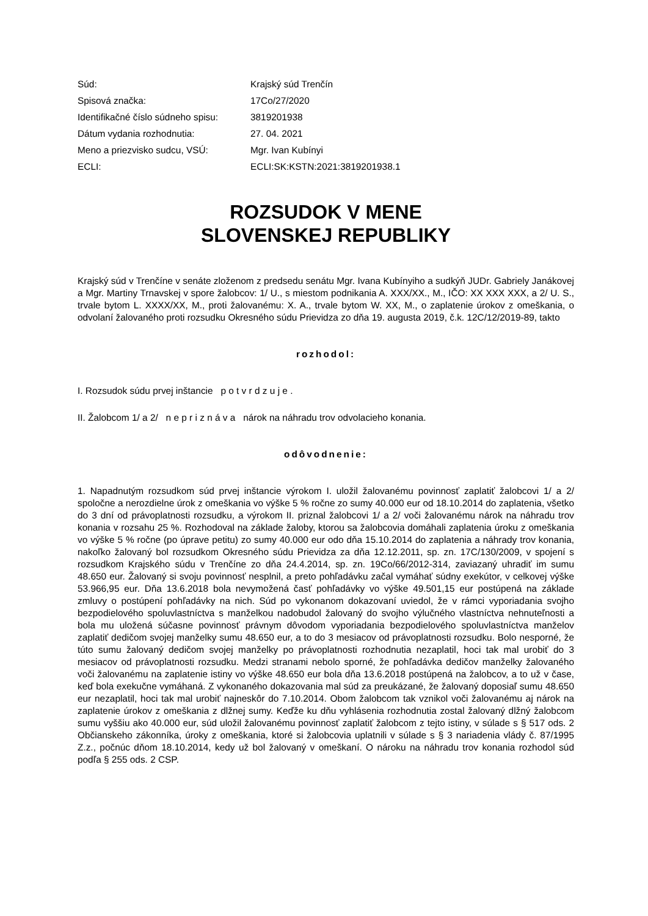| Súd: | Krajský súd Trenčín |
| Spisová značka: | 17Co/27/2020 |
| Identifikačné číslo súdneho spisu: | 3819201938 |
| Dátum vydania rozhodnutia: | 27. 04. 2021 |
| Meno a priezvisko sudcu, VSÚ: | Mgr. Ivan Kubínyi |
| ECLI: | ECLI:SK:KSTN:2021:3819201938.1 |
ROZSUDOK V MENE
SLOVENSKEJ REPUBLIKY
Krajský súd v Trenčíne v senáte zloženom z predsedu senátu Mgr. Ivana Kubínyiho a sudkýň JUDr. Gabriely Janákovej a Mgr. Martiny Trnavskej v spore žalobcov: 1/ U., s miestom podnikania A. XXX/XX., M., IČO: XX XXX XXX, a 2/ U. S., trvale bytom L. XXXX/XX, M., proti žalovanému: X. A., trvale bytom W. XX, M., o zaplatenie úrokov z omeškania, o odvolaní žalovaného proti rozsudku Okresného súdu Prievidza zo dňa 19. augusta 2019, č.k. 12C/12/2019-89, takto
rozhodol:
I. Rozsudok súdu prvej inštancie p o t v r d z u j e .
II. Žalobcom 1/ a 2/ n e p r i z n á v a nárok na náhradu trov odvolacieho konania.
odôvodnenie:
1. Napadnutým rozsudkom súd prvej inštancie výrokom I. uložil žalovanému povinnosť zaplatiť žalobcovi 1/ a 2/ spoločne a nerozdielne úrok z omeškania vo výške 5 % ročne zo sumy 40.000 eur od 18.10.2014 do zaplatenia, všetko do 3 dní od právoplatnosti rozsudku, a výrokom II. priznal žalobcovi 1/ a 2/ voči žalovanému nárok na náhradu trov konania v rozsahu 25 %. Rozhodoval na základe žaloby, ktorou sa žalobcovia domáhali zaplatenia úroku z omeškania vo výške 5 % ročne (po úprave petitu) zo sumy 40.000 eur odo dňa 15.10.2014 do zaplatenia a náhrady trov konania, nakoľko žalovaný bol rozsudkom Okresného súdu Prievidza za dňa 12.12.2011, sp. zn. 17C/130/2009, v spojení s rozsudkom Krajského súdu v Trenčíne zo dňa 24.4.2014, sp. zn. 19Co/66/2012-314, zaviazaný uhradiť im sumu 48.650 eur. Žalovaný si svoju povinnosť nesplnil, a preto pohľadávku začal vymáhať súdny exekútor, v celkovej výške 53.966,95 eur. Dňa 13.6.2018 bola nevymožená časť pohľadávky vo výške 49.501,15 eur postúpená na základe zmluvy o postúpení pohľadávky na nich. Súd po vykonanom dokazovaní uviedol, že v rámci vyporiadania svojho bezpodielového spoluvlastníctva s manželkou nadobudol žalovaný do svojho výlučného vlastníctva nehnuteľnosti a bola mu uložená súčasne povinnosť právnym dôvodom vyporiadania bezpodielového spoluvlastníctva manželov zaplatiť dedičom svojej manželky sumu 48.650 eur, a to do 3 mesiacov od právoplatnosti rozsudku. Bolo nesporné, že túto sumu žalovaný dedičom svojej manželky po právoplatnosti rozhodnutia nezaplatil, hoci tak mal urobiť do 3 mesiacov od právoplatnosti rozsudku. Medzi stranami nebolo sporné, že pohľadávka dedičov manželky žalovaného voči žalovanému na zaplatenie istiny vo výške 48.650 eur bola dňa 13.6.2018 postúpená na žalobcov, a to už v čase, keď bola exekučne vymáhaná. Z vykonaného dokazovania mal súd za preukázané, že žalovaný doposiaľ sumu 48.650 eur nezaplatil, hoci tak mal urobiť najneskôr do 7.10.2014. Obom žalobcom tak vznikol voči žalovanému aj nárok na zaplatenie úrokov z omeškania z dlžnej sumy. Keďže ku dňu vyhlásenia rozhodnutia zostal žalovaný dlžný žalobcom sumu vyššiu ako 40.000 eur, súd uložil žalovanému povinnosť zaplatiť žalobcom z tejto istiny, v súlade s § 517 ods. 2 Občianskeho zákonníka, úroky z omeškania, ktoré si žalobcovia uplatnili v súlade s § 3 nariadenia vlády č. 87/1995 Z.z., počnúc dňom 18.10.2014, kedy už bol žalovaný v omeškaní. O nároku na náhradu trov konania rozhodol súd podľa § 255 ods. 2 CSP.